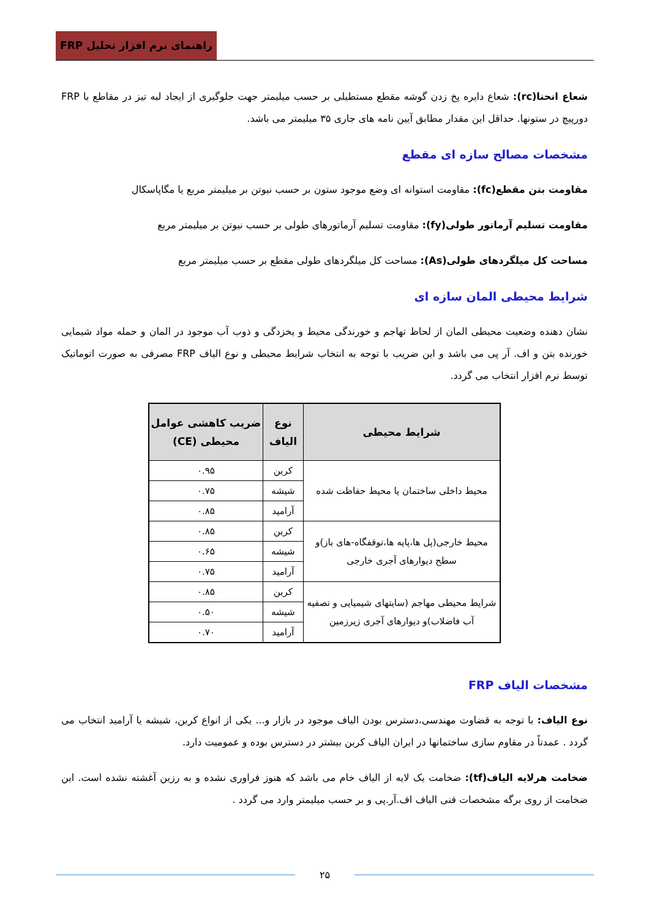راهنمای نرم افزار تحلیل FRP
شعاع انحنا(rc): شعاع دایره پخ زدن گوشه مقطع مستطیلی بر حسب میلیمتر جهت جلوگیری از ایجاد لبه تیز در مقاطع با FRP دورپیچ در ستونها. حداقل این مقدار مطابق آیین نامه های جاری ۳۵ میلیمتر می باشد.
مشخصات مصالح سازه ای مقطع
مقاومت بتن مقطع(fc): مقاومت استوانه ای وضع موجود ستون بر حسب نیوتن بر میلیمتر مربع یا مگاپاسکال
مقاومت تسلیم آرماتور طولی(fy): مقاومت تسلیم آرماتورهای طولی بر حسب نیوتن بر میلیمتر مربع
مساحت کل میلگردهای طولی(As): مساحت کل میلگردهای طولی مقطع بر حسب میلیمتر مربع
شرایط محیطی المان سازه ای
نشان دهنده وضعیت محیطی المان از لحاظ تهاجم و خورندگی محیط و یخزدگی و ذوب آب موجود در المان و حمله مواد شیمایی خورنده بتن و اف. آر پی می باشد و این ضریب با توجه به انتخاب شرایط محیطی و نوع الیاف FRP مصرفی به صورت اتوماتیک توسط نرم افزار انتخاب می گردد.
| شرایط محیطی | نوع الیاف | ضریب کاهشی عوامل محیطی (CE) |
| --- | --- | --- |
| محیط داخلی ساختمان یا محیط حفاظت شده | کربن | ۰.۹۵ |
| | شیشه | ۰.۷۵ |
| | آرامید | ۰.۸۵ |
| محیط خارجی(پل ها،پایه ها،توقفگاه-های باز)و سطح دیوارهای آجری خارجی | کربن | ۰.۸۵ |
| | شیشه | ۰.۶۵ |
| | آرامید | ۰.۷۵ |
| شرایط محیطی مهاجم (سایتهای شیمیایی و تصفیه آب فاضلاب)و دیوارهای آجری زیرزمین | کربن | ۰.۸۵ |
| | شیشه | ۰.۵۰ |
| | آرامید | ۰.۷۰ |
مشخصات الیاف FRP
نوع الیاف: با توجه به قضاوت مهندسی،دسترس بودن الیاف موجود در بازار و... یکی از انواع کربن، شیشه یا آرامید انتخاب می گردد . عمدتاً در مقاوم سازی ساختمانها در ایران الیاف کربن بیشتر در دسترس بوده و عمومیت دارد.
ضخامت هرلایه الیاف(tf): ضخامت یک لایه از الیاف خام می باشد که هنوز فراوری نشده و به رزین آغشته نشده است. این ضخامت از روی برگه مشخصات فنی الیاف اف.آر.پی و بر حسب میلیمتر وارد می گردد .
۲۵